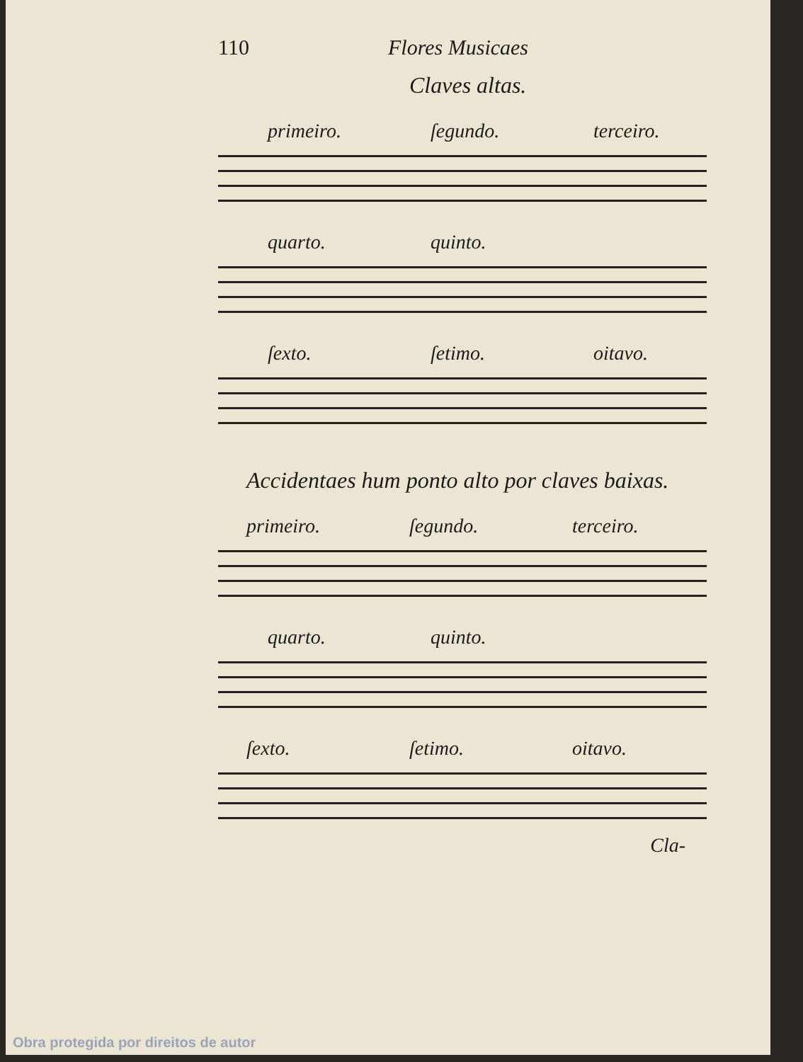110 Flores Musicaes
Claves altas.
primeiro. ſegundo. terceiro.
quarto. quinto.
ſexto. ſetimo. oitavo.
Accidentaes hum ponto alto por claves baixas.
primeiro. ſegundo. terceiro.
quarto. quinto.
ſexto. ſetimo. oitavo.
Cla-
Obra protegida por direitos de autor